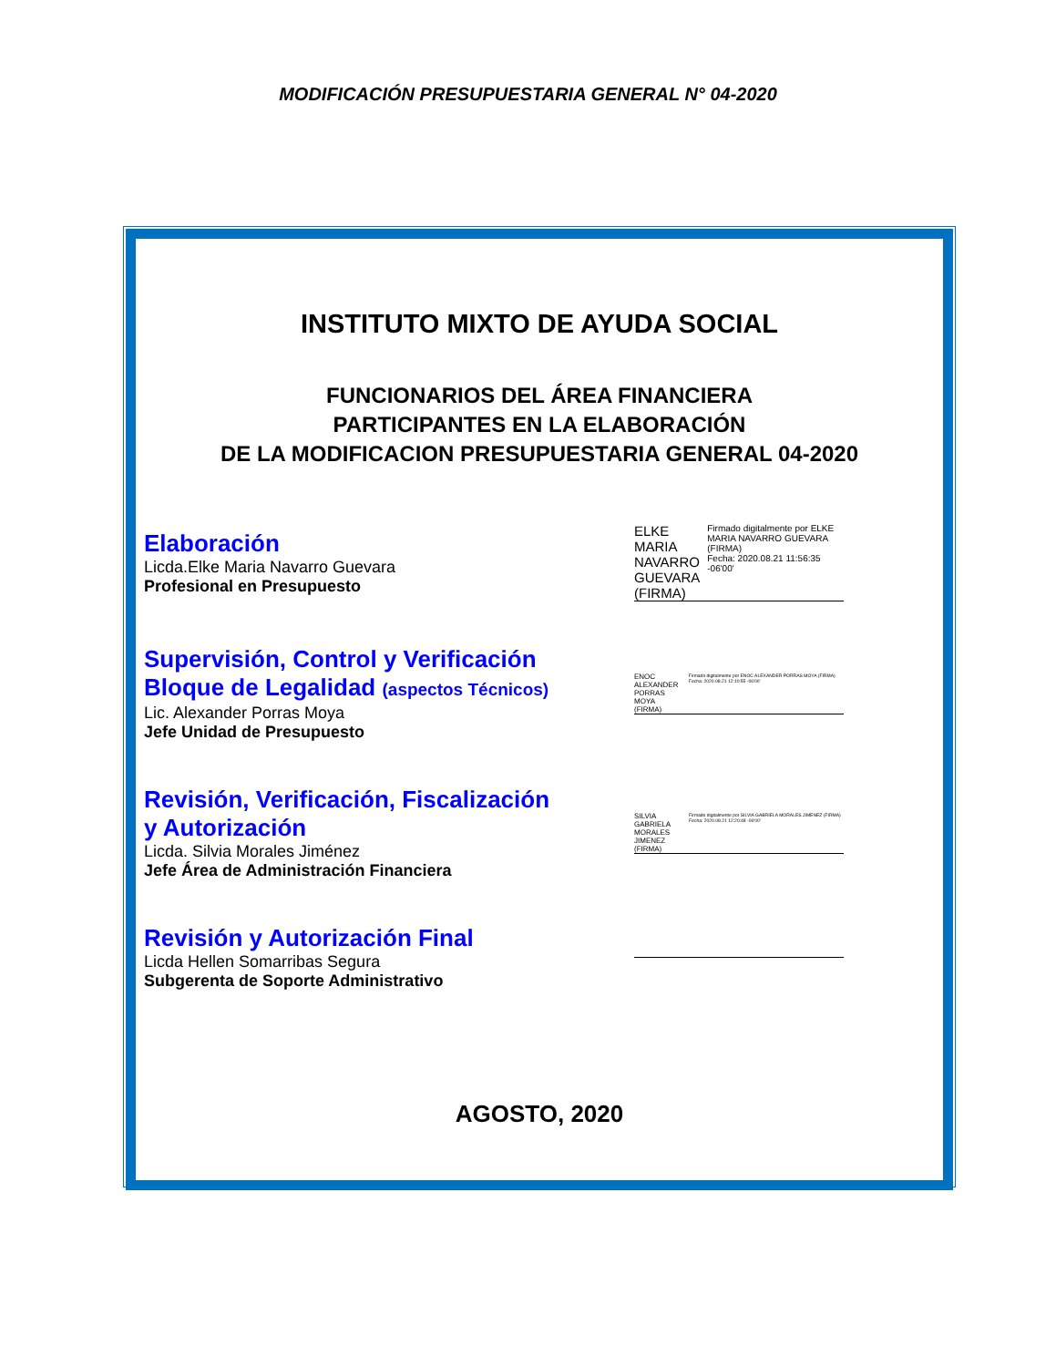MODIFICACIÓN PRESUPUESTARIA GENERAL N° 04-2020
INSTITUTO MIXTO DE AYUDA SOCIAL
FUNCIONARIOS DEL ÁREA FINANCIERA
PARTICIPANTES EN LA ELABORACIÓN
DE LA MODIFICACION PRESUPUESTARIA GENERAL 04-2020
Elaboración
Licda.Elke Maria Navarro Guevara
Profesional en Presupuesto
ELKE MARIA
NAVARRO
GUEVARA
(FIRMA)
Firmado digitalmente por ELKE MARIA NAVARRO GUEVARA (FIRMA)
Fecha: 2020.08.21 11:56:35 -06'00'
Supervisión, Control y Verificación
Bloque de Legalidad (aspectos Técnicos)
Lic. Alexander Porras Moya
Jefe Unidad de Presupuesto
ENOC ALEXANDER
PORRAS MOYA
(FIRMA)
Firmado digitalmente por ENOC ALEXANDER PORRAS MOYA (FIRMA) Fecha: 2020.08.21 12:10:55 -06'00'
Revisión, Verificación, Fiscalización
y Autorización
Licda. Silvia Morales Jiménez
Jefe Área de Administración Financiera
SILVIA GABRIELA
MORALES JIMENEZ
(FIRMA)
Firmado digitalmente por SILVIA GABRIELA MORALES JIMENEZ (FIRMA) Fecha: 2020.08.21 12:20:48 -06'00'
Revisión y Autorización Final
Licda Hellen Somarribas Segura
Subgerenta de Soporte Administrativo
AGOSTO, 2020